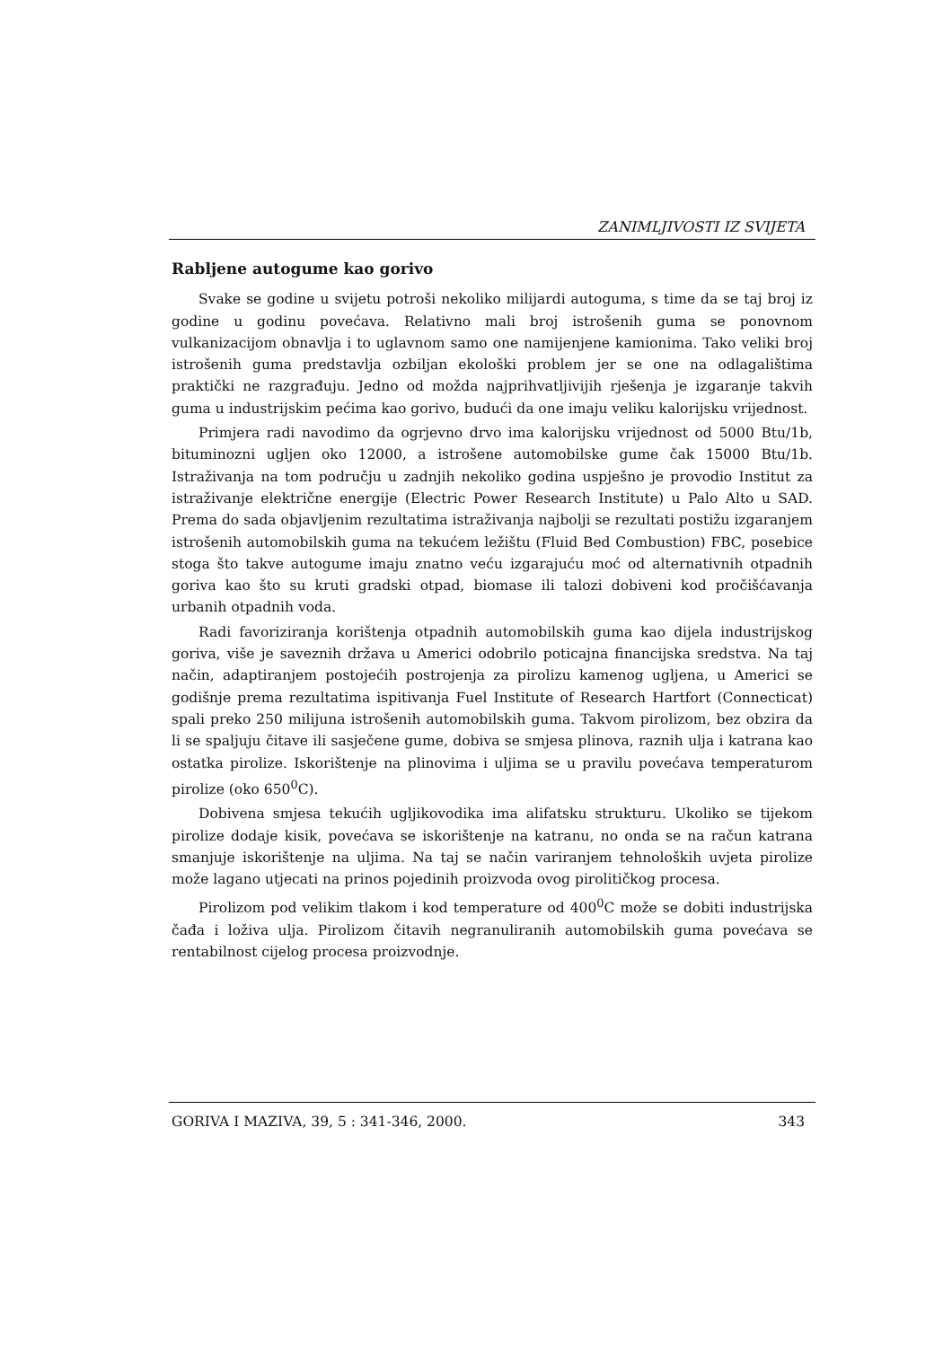ZANIMLJIVOSTI IZ SVIJETA
Rabljene autogume kao gorivo
Svake se godine u svijetu potroši nekoliko milijardi autoguma, s time da se taj broj iz godine u godinu povećava. Relativno mali broj istrošenih guma se ponovnom vulkanizacijom obnavlja i to uglavnom samo one namijenjene kamionima. Tako veliki broj istrošenih guma predstavlja ozbiljan ekološki problem jer se one na odlagalištima praktički ne razgrađuju. Jedno od možda najprihvatljivijih rješenja je izgaranje takvih guma u industrijskim pećima kao gorivo, budući da one imaju veliku kalorijsku vrijednost.
Primjera radi navodimo da ogrjevno drvo ima kalorijsku vrijednost od 5000 Btu/1b, bituminozni ugljen oko 12000, a istrošene automobilske gume čak 15000 Btu/1b. Istraživanja na tom području u zadnjih nekoliko godina uspješno je provodio Institut za istraživanje električne energije (Electric Power Research Institute) u Palo Alto u SAD. Prema do sada objavljenim rezultatima istraživanja najbolji se rezultati postižu izgaranjem istrošenih automobilskih guma na tekućem ležištu (Fluid Bed Combustion) FBC, posebice stoga što takve autogume imaju znatno veću izgarajuću moć od alternativnih otpadnih goriva kao što su kruti gradski otpad, biomase ili talozi dobiveni kod pročišćavanja urbanih otpadnih voda.
Radi favoriziranja korištenja otpadnih automobilskih guma kao dijela industrijskog goriva, više je saveznih država u Americi odobrilo poticajna financijska sredstva. Na taj način, adaptiranjem postojećih postrojenja za pirolizu kamenog ugljena, u Americi se godišnje prema rezultatima ispitivanja Fuel Institute of Research Hartfort (Connecticat) spali preko 250 milijuna istrošenih automobilskih guma. Takvom pirolizom, bez obzira da li se spaljuju čitave ili sasječene gume, dobiva se smjesa plinova, raznih ulja i katrana kao ostatka pirolize. Iskorištenje na plinovima i uljima se u pravilu povećava temperaturom pirolize (oko 650<sup>0</sup>C).
Dobivena smjesa tekućih ugljikovodika ima alifatsku strukturu. Ukoliko se tijekom pirolize dodaje kisik, povećava se iskorištenje na katranu, no onda se na račun katrana smanjuje iskorištenje na uljima. Na taj se način variranjem tehnoloških uvjeta pirolize može lagano utjecati na prinos pojedinih proizvoda ovog pirolitičkog procesa.
Pirolizom pod velikim tlakom i kod temperature od 400<sup>0</sup>C može se dobiti industrijska čađa i loživa ulja. Pirolizom čitavih negranuliranih automobilskih guma povećava se rentabilnost cijelog procesa proizvodnje.
GORIVA I MAZIVA, 39, 5 : 341-346, 2000. 343